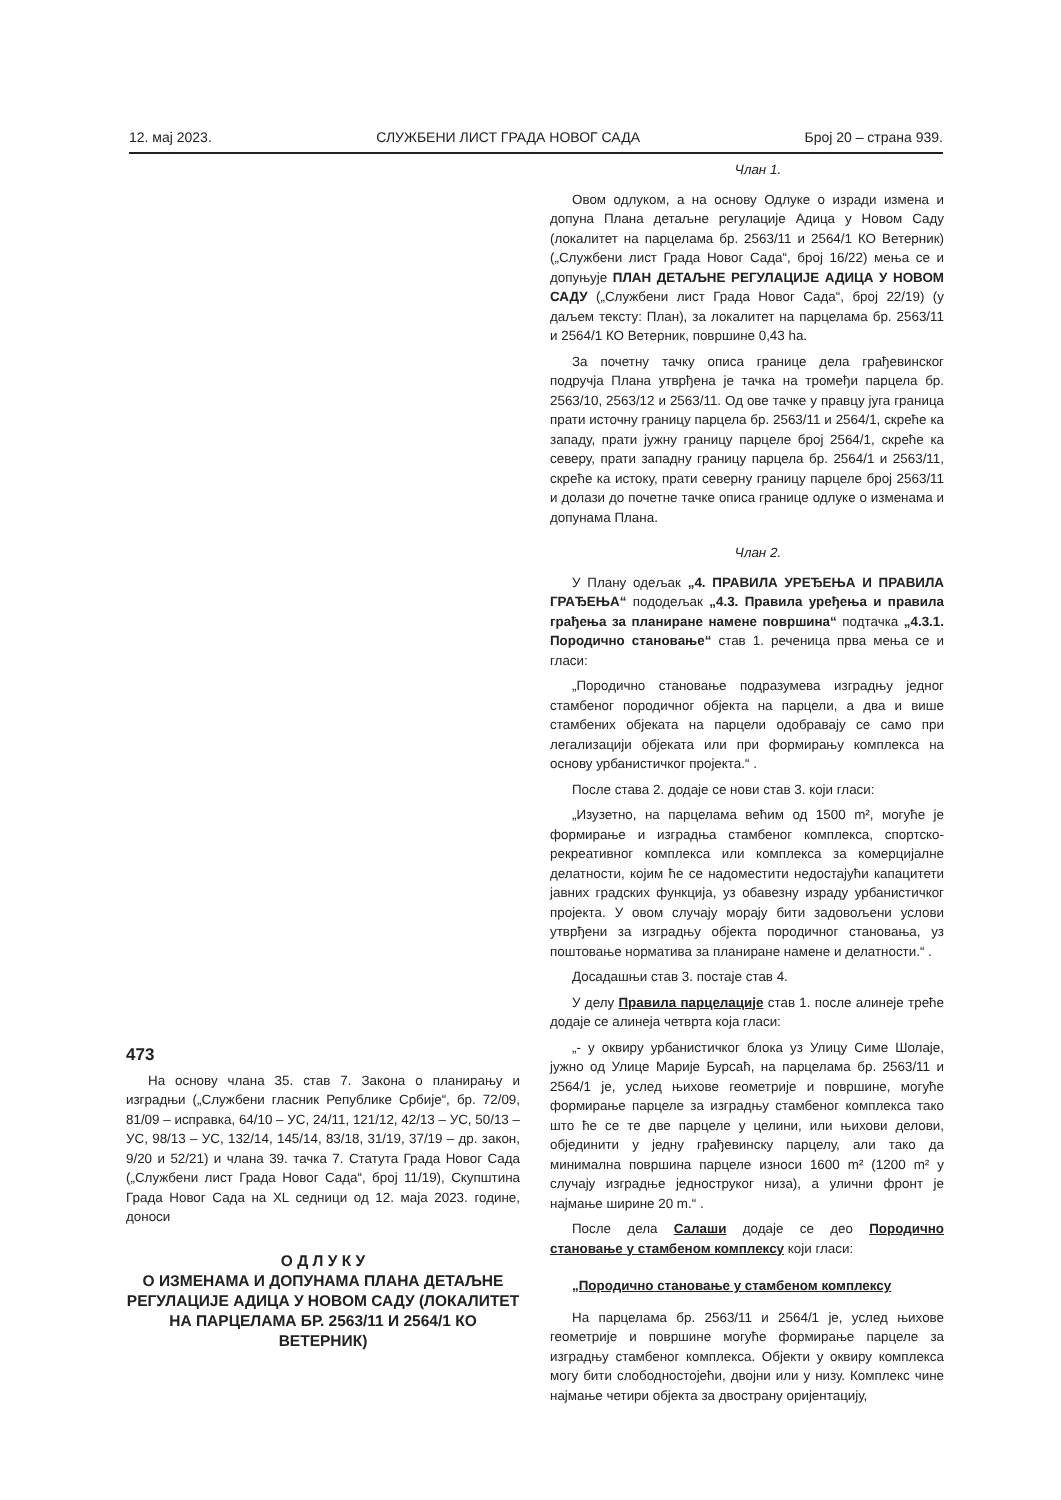12. мај 2023. СЛУЖБЕНИ ЛИСТ ГРАДА НОВОГ САДА Број 20 – страна 939.
473
На основу члана 35. став 7. Закона о планирању и изградњи („Службени гласник Републике Србије“, бр. 72/09, 81/09 – исправка, 64/10 – УС, 24/11, 121/12, 42/13 – УС, 50/13 – УС, 98/13 – УС, 132/14, 145/14, 83/18, 31/19, 37/19 – др. закон, 9/20 и 52/21) и члана 39. тачка 7. Статута Града Новог Сада („Службени лист Града Новог Сада“, број 11/19), Скупштина Града Новог Сада на XL седници од 12. маја 2023. године, доноси
О Д Л У К У
О ИЗМЕНАМА И ДОПУНАМА ПЛАНА ДЕТАЉНЕ РЕГУЛАЦИЈЕ АДИЦА У НОВОМ САДУ (ЛОКАЛИТЕТ НА ПАРЦЕЛАМА БР. 2563/11 И 2564/1 КО ВЕТЕРНИК)
Члан 1.
Овом одлуком, а на основу Одлуке о изради измена и допуна Плана детаљне регулације Адица у Новом Саду (локалитет на парцелама бр. 2563/11 и 2564/1 КО Ветерник) („Службени лист Града Новог Сада“, број 16/22) мења се и допуњује ПЛАН ДЕТАЉНЕ РЕГУЛАЦИЈЕ АДИЦА У НОВОМ САДУ („Службени лист Града Новог Сада“, број 22/19) (у даљем тексту: План), за локалитет на парцелама бр. 2563/11 и 2564/1 КО Ветерник, површине 0,43 ha.
За почетну тачку описа границе дела грађевинског подручја Плана утврђена је тачка на тромеђи парцела бр. 2563/10, 2563/12 и 2563/11. Од ове тачке у правцу југа граница прати источну границу парцела бр. 2563/11 и 2564/1, скреће ка западу, прати јужну границу парцеле број 2564/1, скреће ка северу, прати западну границу парцела бр. 2564/1 и 2563/11, скреће ка истоку, прати северну границу парцеле број 2563/11 и долази до почетне тачке описа границе одлуке о изменама и допунама Плана.
Члан 2.
У Плану одељак „4. ПРАВИЛА УРЕЂЕЊА И ПРАВИЛА ГРАЂЕЊА“ пододељак „4.3. Правила уређења и правила грађења за планиране намене површина“ подтачка „4.3.1. Породично становање“ став 1. реченица прва мења се и гласи:
„Породично становање подразумева изградњу једног стамбеног породичног објекта на парцели, а два и више стамбених објеката на парцели одобравају се само при легализацији објеката или при формирању комплекса на основу урбанистичког пројекта.“ .
После става 2. додаје се нови став 3. који гласи:
„Изузетно, на парцелама већим од 1500 m², могуће је формирање и изградња стамбеног комплекса, спортско-рекреативног комплекса или комплекса за комерцијалне делатности, којим ће се надоместити недостајући капацитети јавних градских функција, уз обавезну израду урбанистичког пројекта. У овом случају морају бити задовољени услови утврђени за изградњу објекта породичног становања, уз поштовање норматива за планиране намене и делатности.“ .
Досадашњи став 3. постаје став 4.
У делу Правила парцелације став 1. после алинеје треће додаје се алинеја четврта која гласи:
„- у оквиру урбанистичког блока уз Улицу Симе Шолаје, јужно од Улице Марије Бурсаћ, на парцелама бр. 2563/11 и 2564/1 је, услед њихове геометрије и површине, могуће формирање парцеле за изградњу стамбеног комплекса тако што ће се те две парцеле у целини, или њихови делови, објединити у једну грађевинску парцелу, али тако да минимална површина парцеле износи 1600 m² (1200 m² у случају изградње једноструког низа), а улични фронт је најмање ширине 20 m.“ .
После дела Салаши додаје се део Породично становање у стамбеном комплексу који гласи:
„Породично становање у стамбеном комплексу
На парцелама бр. 2563/11 и 2564/1 је, услед њихове геометрије и површине могуће формирање парцеле за изградњу стамбеног комплекса. Објекти у оквиру комплекса могу бити слободностојећи, двојни или у низу. Комплекс чине најмање четири објекта за двострану оријентацију,